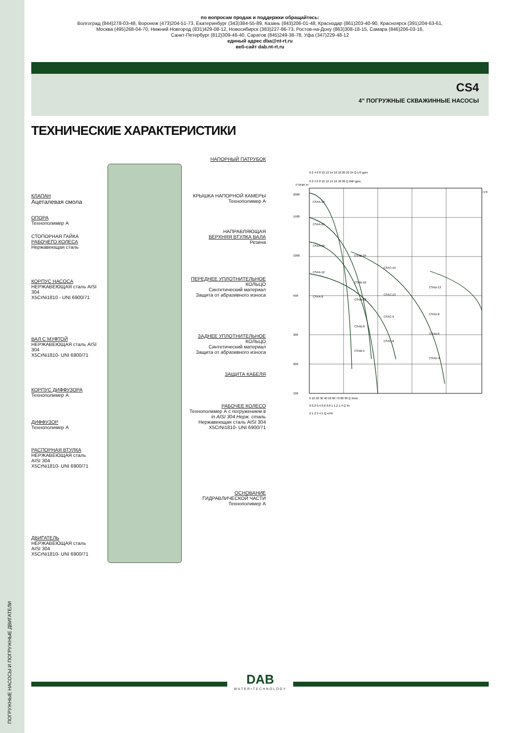ПОГРУЖНЫЕ НАСОСЫ И ПОГРУЖНЫЕ ДВИГАТЕЛИ
по вопросам продаж и поддержки обращайтесь:
Волгоград (844)278-03-48, Воронеж (473)204-51-73, Екатеринбург (343)384-55-89, Казань (843)206-01-48, Краснодар (861)203-40-90, Красноярск (391)204-63-61,
Москва (495)268-04-70, Нижний Новгород (831)429-08-12, Новосибирск (383)227-86-73, Ростов-на-Дону (863)308-18-15, Самара (846)206-03-16,
Санкт-Петербург (812)309-46-40, Саратов (845)249-38-78, Уфа (347)229-48-12
единый адрес dba@nt-rt.ru
веб-сайт dab.nt-rt.ru
CS4
4" ПОГРУЖНЫЕ СКВАЖИННЫЕ НАСОСЫ
ТЕХНИЧЕСКИЕ ХАРАКТЕРИСТИКИ
КЛАПАН
Ацеталевая смола
ОПОРА
Технополимер А
СТОПОРНАЯ ГАЙКА
РАБОЧЕГО КОЛЕСА
Нержавеющая сталь
КОРПУС НАСОСА
НЕРЖАВЕЮЩАЯ сталь AISI 304
X5CrNi1810 - UNI 6900/71
ВАЛ С МУФТОЙ
НЕРЖАВЕЮЩАЯ сталь AISI 304
X5CrNi1810- UNI 6900/71
КОРПУС ДИФФУЗОРА
Технополимер А
ДИФФУЗОР
Технополимер А
РАСПОРНАЯ ВТУЛКА
НЕРЖАВЕЮЩАЯ сталь
AISI 304
X5CrNi1810- UNI 6900/71
ДВИГАТЕЛЬ
НЕРЖАВЕЮЩАЯ сталь
AISI 304
X5CrNi1810- UNI 6900/71
НАПОРНЫЙ ПАТРУБОК
КРЫШКА НАПОРНОЙ КАМЕРЫ
Технополимер А
НАПРАВЛЯЮЩАЯ
ВЕРХНЯЯ ВТУЛКА ВАЛА
Резина
ПЕРЕДНЕЕ УПЛОТНИТЕЛЬНОЕ
КОЛЬЦО
Синтетический материал
Защита от абразивного износа
ЗАДНЕЕ УПЛОТНИТЕЛЬНОЕ
КОЛЬЦО
Синтетический материал
Защита от абразивного износа
ЗАЩИТА КАБЕЛЯ
РАБОЧЕЕ КОЛЕСО
Технополимер А с погружением в
in AISI 304 Нерж. сталь
Нержавеющая сталь AISI 304
X5CrNi1810- UNI 6900/71
ОСНОВАНИЕ
ГИДРАВЛИЧЕСКОЙ ЧАСТИ
Технополимер А
CS4A-36
CS4A-25
CS4A-18
CS4A-12
CS4A-8
CS4B-24
CS4B-16
CS4B-12
CS4B-8
CS4B-5
CS4C-19
CS4C-13
CS4C-9
CS4C-6
CS4D-13
CS4D-8
CS4D-6
CS4D-4
0 2 4 6 8 10 12 14 16 18 20 22 24 Q US gpm
0 2 4 6 8 10 12 14 16 18 20 Q IMP gpm
P kPa
H m
H ft
2000
1500
1000
500
300
200
100
0 10 20 30 40 50 60 70 80 90 Q l/min
0 0,2 0,4 0,6 0,8 1 1,2 1,4 Q l/s
0 1 2 3 4 5 Q m³/h
DAB
WATER•TECHNOLOGY